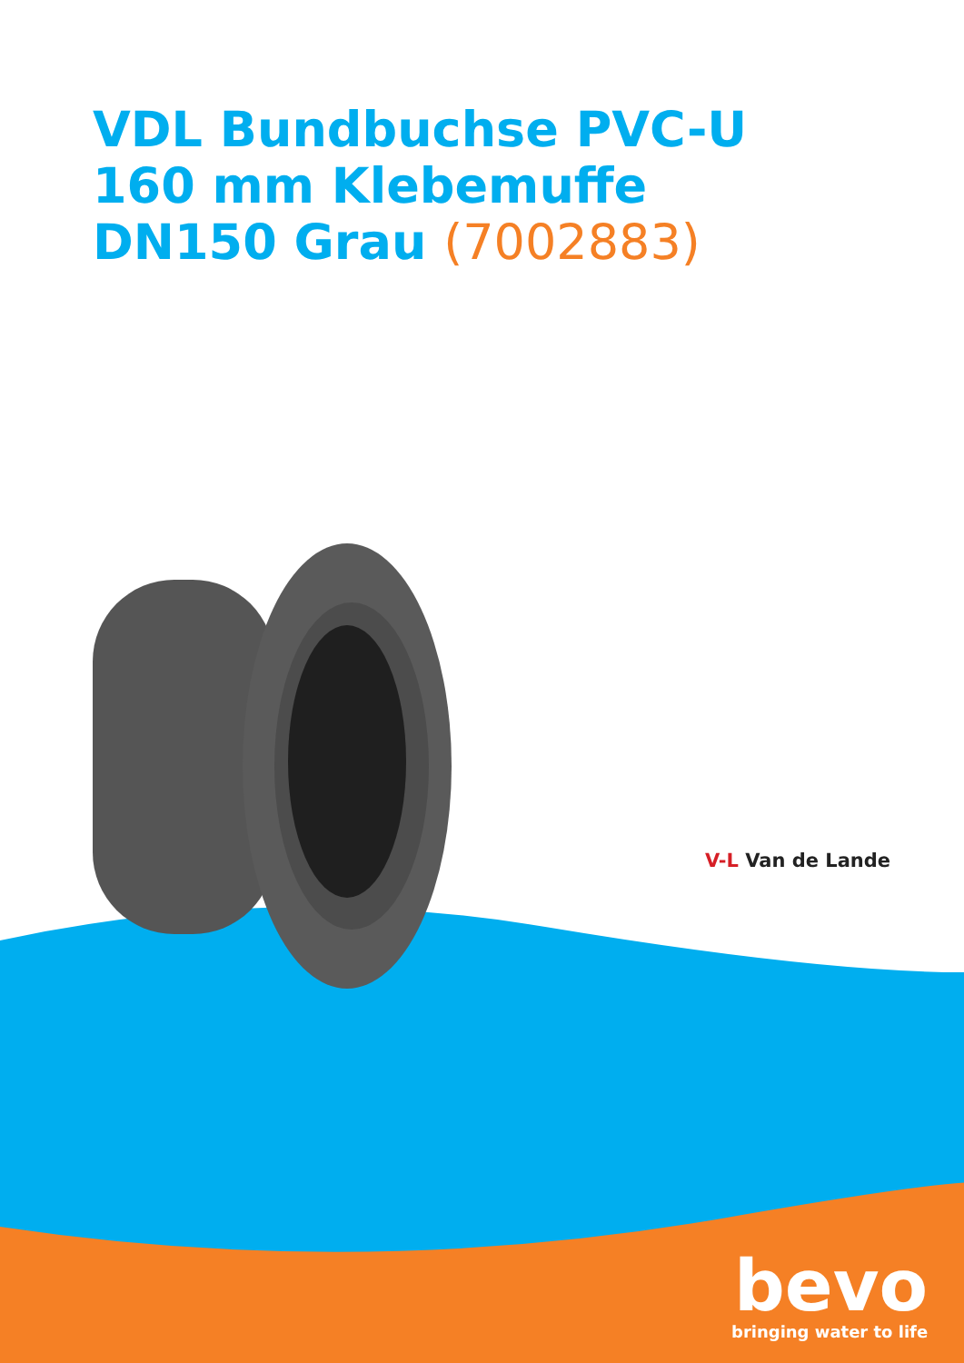VDL Bundbuchse PVC-U 160 mm Klebemuffe DN150 Grau (7002883)
V-L Van de Lande
bevo
bringing water to life